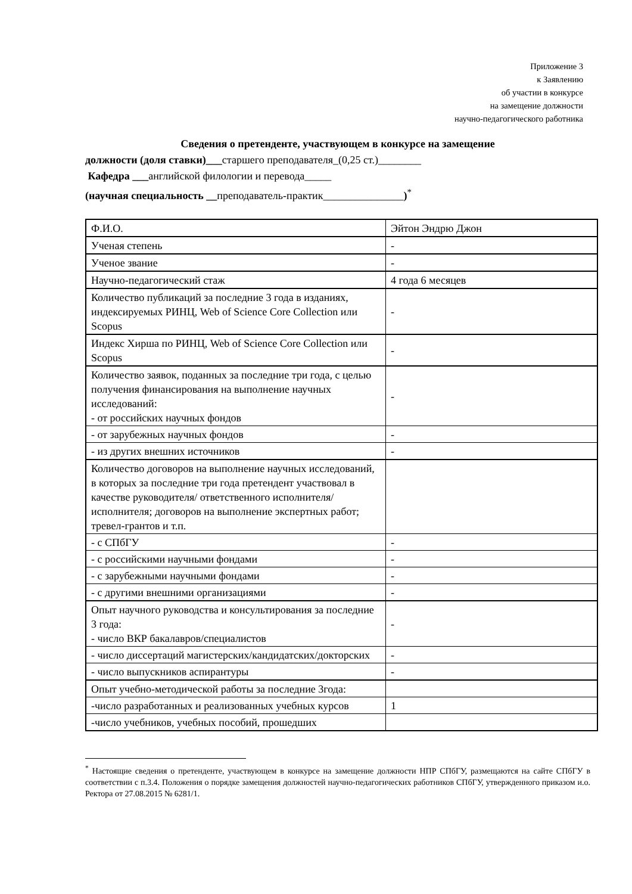Приложение 3
к Заявлению
об участии в конкурсе
на замещение должности
научно-педагогического работника
Сведения о претенденте, участвующем в конкурсе на замещение
должности (доля ставки)___старшего преподавателя_(0,25 ст.)________
Кафедра ___английской филологии и перевода_____
(научная специальность __преподаватель-практик_______________)<sup>*</sup>
| Ф.И.О. | Эйтон Эндрю Джон |
| Ученая степень | - |
| Ученое звание | - |
| Научно-педагогический стаж | 4 года 6 месяцев |
| Количество публикаций за последние 3 года в изданиях, индексируемых РИНЦ, Web of Science Core Collection или Scopus | - |
| Индекс Хирша по РИНЦ, Web of Science Core Collection или Scopus | - |
| Количество заявок, поданных за последние три года, с целью получения финансирования на выполнение научных исследований: - от российских научных фондов | - |
| - от зарубежных научных фондов | - |
| - из других внешних источников | - |
| Количество договоров на выполнение научных исследований, в которых за последние три года претендент участвовал в качестве руководителя/ ответственного исполнителя/ исполнителя; договоров на выполнение экспертных работ; тревел-грантов и т.п. | |
| - с СПбГУ | - |
| - с российскими научными фондами | - |
| - с зарубежными научными фондами | - |
| - с другими внешними организациями | - |
| Опыт научного руководства и консультирования за последние 3 года: - число ВКР бакалавров/специалистов | - |
| - число диссертаций магистерских/кандидатских/докторских | - |
| - число выпускников аспирантуры | - |
| Опыт учебно-методической работы за последние 3года: | |
| -число разработанных и реализованных учебных курсов | 1 |
| -число учебников, учебных пособий, прошедших | |
<sup>*</sup> Настоящие сведения о претенденте, участвующем в конкурсе на замещение должности НПР СПбГУ, размещаются на сайте СПбГУ в соответствии с п.3.4. Положения о порядке замещения должностей научно-педагогических работников СПбГУ, утвержденного приказом и.о. Ректора от 27.08.2015 № 6281/1.